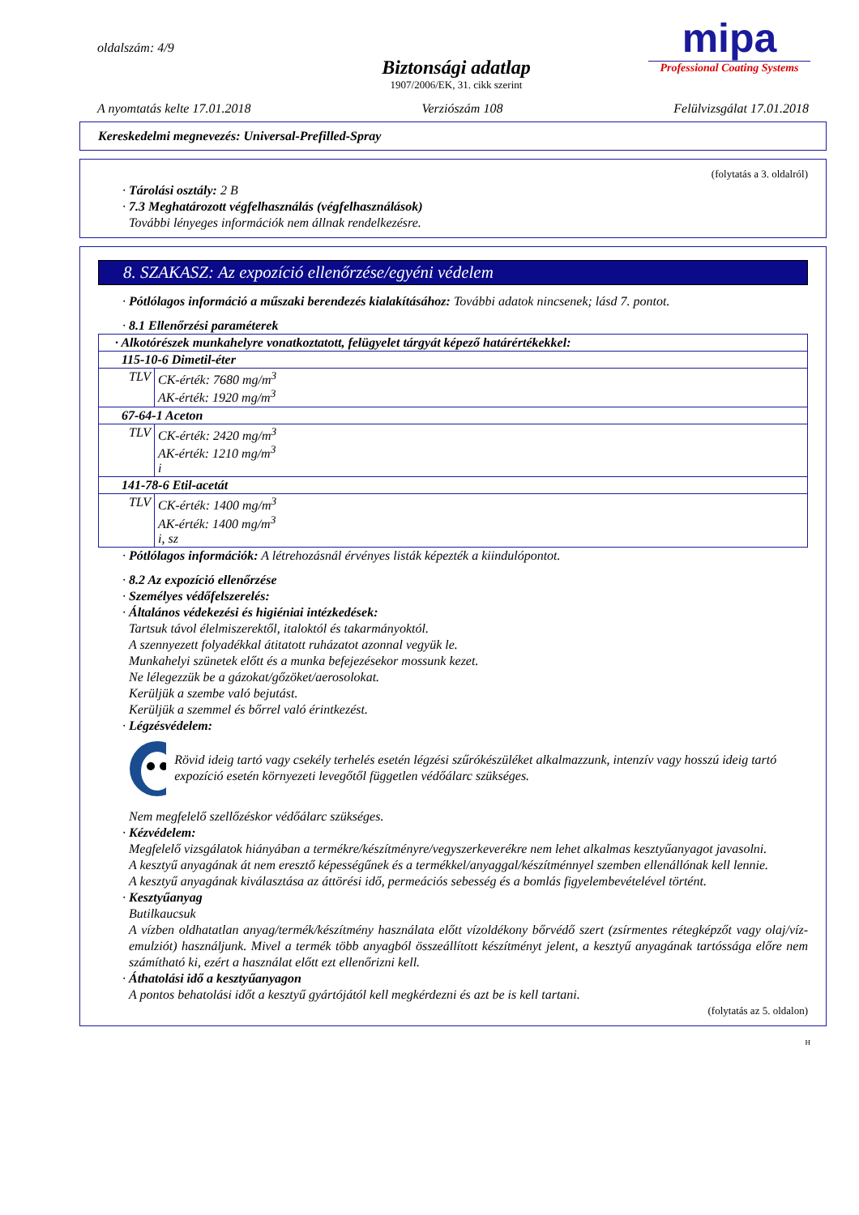oldalszám: 4/9
Biztonsági adatlap
1907/2006/EK, 31. cikk szerint
mipa
Professional Coating Systems
A nyomtatás kelte 17.01.2018 Verziószám 108 Felülvizsgálat 17.01.2018
Kereskedelmi megnevezés: Universal-Prefilled-Spray
(folytatás a 3. oldalról)
· Tárolási osztály: 2 B
· 7.3 Meghatározott végfelhasználás (végfelhasználások)
További lényeges információk nem állnak rendelkezésre.
8. SZAKASZ: Az expozíció ellenőrzése/egyéni védelem
· Pótlólagos információ a műszaki berendezés kialakításához: További adatok nincsenek; lásd 7. pontot.
· 8.1 Ellenőrzési paraméterek
| · Alkotórészek munkahelyre vonatkoztatott, felügyelet tárgyát képező határértékekkel: | |
| 115-10-6 Dimetil-éter | |
| TLV | CK-érték: 7680 mg/m<sup>3</sup> AK-érték: 1920 mg/m<sup>3</sup> |
| 67-64-1 Aceton | |
| TLV | CK-érték: 2420 mg/m<sup>3</sup> AK-érték: 1210 mg/m<sup>3</sup> i |
| 141-78-6 Etil-acetát | |
| TLV | CK-érték: 1400 mg/m<sup>3</sup> AK-érték: 1400 mg/m<sup>3</sup> i, sz |
· Pótlólagos információk: A létrehozásnál érvényes listák képezték a kiindulópontot.
· 8.2 Az expozíció ellenőrzése
· Személyes védőfelszerelés:
· Általános védekezési és higiéniai intézkedések:
Tartsuk távol élelmiszerektől, italoktól és takarmányoktól.
A szennyezett folyadékkal átitatott ruházatot azonnal vegyük le.
Munkahelyi szünetek előtt és a munka befejezésekor mossunk kezet.
Ne lélegezzük be a gázokat/gőzöket/aerosolokat.
Kerüljük a szembe való bejutást.
Kerüljük a szemmel és bőrrel való érintkezést.
· Légzésvédelem:
Rövid ideig tartó vagy csekély terhelés esetén légzési szűrókészüléket alkalmazzunk, intenzív vagy hosszú ideig tartó expozíció esetén környezeti levegőtől független védőálarc szükséges.
Nem megfelelő szellőzéskor védőálarc szükséges.
· Kézvédelem:
Megfelelő vizsgálatok hiányában a termékre/készítményre/vegyszerkeverékre nem lehet alkalmas kesztyűanyagot javasolni.
A kesztyű anyagának át nem eresztő képességűnek és a termékkel/anyaggal/készítménnyel szemben ellenállónak kell lennie.
A kesztyű anyagának kiválasztása az áttörési idő, permeációs sebesség és a bomlás figyelembevételével történt.
· Kesztyűanyag
Butilkaucsuk
A vízben oldhatatlan anyag/termék/készítmény használata előtt vízoldékony bőrvédő szert (zsírmentes rétegképzőt vagy olaj/víz-emulziót) használjunk. Mivel a termék több anyagból összeállított készítményt jelent, a kesztyű anyagának tartóssága előre nem számítható ki, ezért a használat előtt ezt ellenőrizni kell.
· Áthatolási idő a kesztyűanyagon
A pontos behatolási időt a kesztyű gyártójától kell megkérdezni és azt be is kell tartani.
(folytatás az 5. oldalon)
H